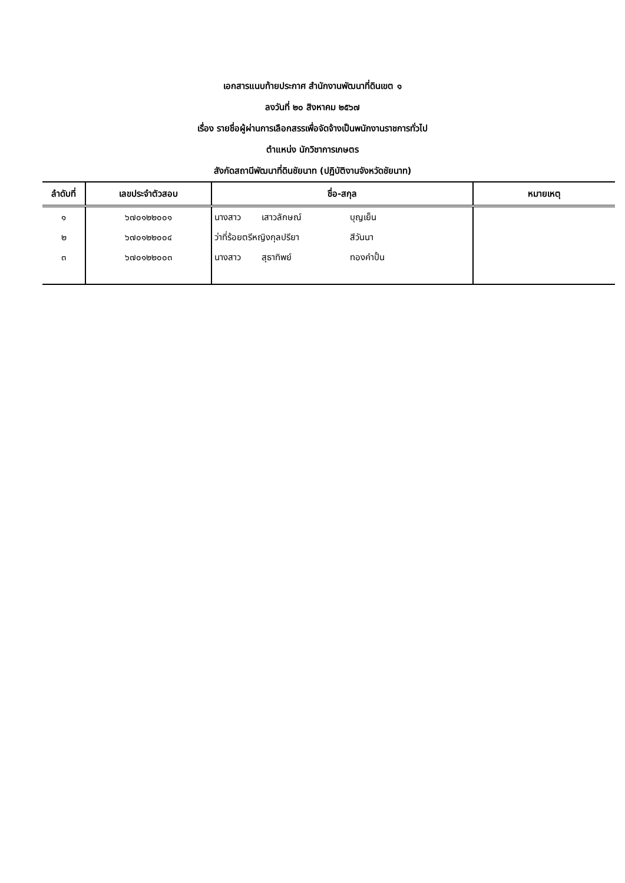เอกสารแนบท้ายประกาศ สำนักงานพัฒนาที่ดินเขต ๑
ลงวันที่ ๒๐ สิงหาคม ๒๕๖๗
เรื่อง รายชื่อผู้ผ่านการเลือกสรรเพื่อจัดจ้างเป็นพนักงานราชการทั่วไป
ตำแหน่ง นักวิชาการเกษตร
สังกัดสถานีพัฒนาที่ดินชัยนาท (ปฏิบัติงานจังหวัดชัยนาท)
| ลำดับที่ | เลขประจำตัวสอบ | ชื่อ-สกุล | หมายเหตุ |
| --- | --- | --- | --- |
| ๑ | ๖๗๐๑๒๒๐๐๑ | นางสาว เสาวลักษณ์ บุญเย็น | |
| ๒ | ๖๗๐๑๒๒๐๐๔ | ว่าที่ร้อยตรีหญิงกุลปรียา สีวันนา | |
| ๓ | ๖๗๐๑๒๒๐๐๓ | นางสาว สุธาทิพย์ ทองคำปั้น | |